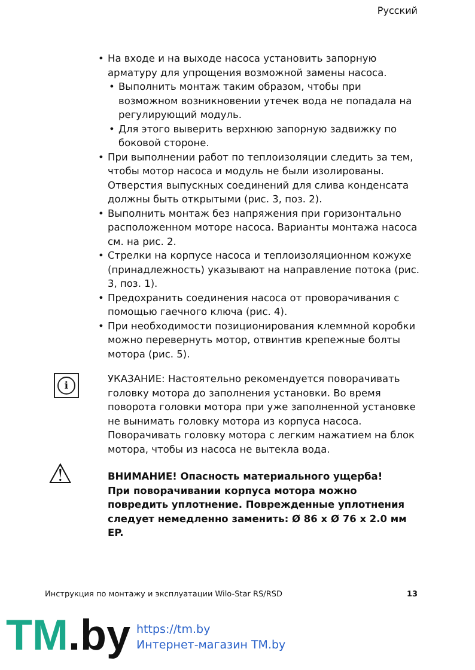Русский
На входе и на выходе насоса установить запорную арматуру для упрощения возможной замены насоса.
Выполнить монтаж таким образом, чтобы при возможном возникновении утечек вода не попадала на регулирующий модуль.
Для этого выверить верхнюю запорную задвижку по боковой стороне.
При выполнении работ по теплоизоляции следить за тем, чтобы мотор насоса и модуль не были изолированы. Отверстия выпускных соединений для слива конденсата должны быть открытыми (рис. 3, поз. 2).
Выполнить монтаж без напряжения при горизонтально расположенном моторе насоса. Варианты монтажа насоса см. на рис. 2.
Стрелки на корпусе насоса и теплоизоляционном кожухе (принадлежность) указывают на направление потока (рис. 3, поз. 1).
Предохранить соединения насоса от проворачивания с помощью гаечного ключа (рис. 4).
При необходимости позиционирования клеммной коробки можно перевернуть мотор, отвинтив крепежные болты мотора (рис. 5).
i
УКАЗАНИЕ: Настоятельно рекомендуется поворачивать головку мотора до заполнения установки. Во время поворота головки мотора при уже заполненной установке не вынимать головку мотора из корпуса насоса. Поворачивать головку мотора с легким нажатием на блок мотора, чтобы из насоса не вытекла вода.
⚠ ВНИМАНИЕ! Опасность материального ущерба!
При поворачивании корпуса мотора можно повредить уплотнение. Поврежденные уплотнения следует немедленно заменить: Ø 86 x Ø 76 x 2.0 мм EP.
Инструкция по монтажу и эксплуатации Wilo-Star RS/RSD 13
TM.by
https://tm.by
Интернет-магазин TM.by